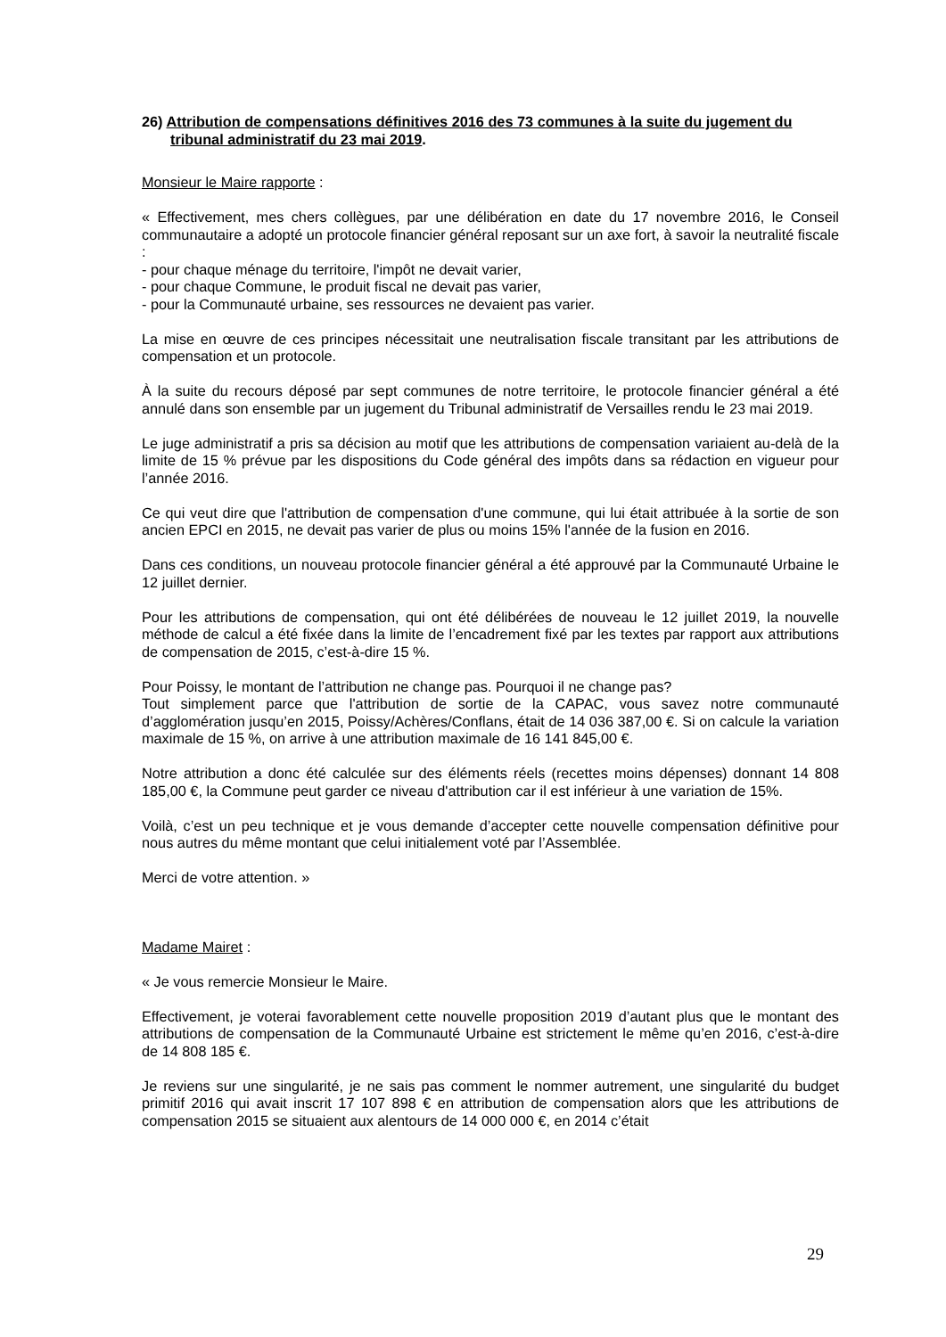26) Attribution de compensations définitives 2016 des 73 communes à la suite du jugement du tribunal administratif du 23 mai 2019.
Monsieur le Maire rapporte :
« Effectivement, mes chers collègues, par une délibération en date du 17 novembre 2016, le Conseil communautaire a adopté un protocole financier général reposant sur un axe fort, à savoir la neutralité fiscale :
- pour chaque ménage du territoire, l'impôt ne devait varier,
- pour chaque Commune, le produit fiscal ne devait pas varier,
- pour la Communauté urbaine, ses ressources ne devaient pas varier.
La mise en œuvre de ces principes nécessitait une neutralisation fiscale transitant par les attributions de compensation et un protocole.
À la suite du recours déposé par sept communes de notre territoire, le protocole financier général a été annulé dans son ensemble par un jugement du Tribunal administratif de Versailles rendu le 23 mai 2019.
Le juge administratif a pris sa décision au motif que les attributions de compensation variaient au-delà de la limite de 15 % prévue par les dispositions du Code général des impôts dans sa rédaction en vigueur pour l’année 2016.
Ce qui veut dire que l'attribution de compensation d'une commune, qui lui était attribuée à la sortie de son ancien EPCI en 2015, ne devait pas varier de plus ou moins 15% l'année de la fusion en 2016.
Dans ces conditions, un nouveau protocole financier général a été approuvé par la Communauté Urbaine le 12 juillet dernier.
Pour les attributions de compensation, qui ont été délibérées de nouveau le 12 juillet 2019, la nouvelle méthode de calcul a été fixée dans la limite de l’encadrement fixé par les textes par rapport aux attributions de compensation de 2015, c’est-à-dire 15 %.
Pour Poissy, le montant de l’attribution ne change pas. Pourquoi il ne change pas?
Tout simplement parce que l'attribution de sortie de la CAPAC, vous savez notre communauté d’agglomération jusqu’en 2015, Poissy/Achères/Conflans, était de 14 036 387,00 €. Si on calcule la variation maximale de 15 %, on arrive à une attribution maximale de 16 141 845,00 €.
Notre attribution a donc été calculée sur des éléments réels (recettes moins dépenses) donnant 14 808 185,00 €, la Commune peut garder ce niveau d'attribution car il est inférieur à une variation de 15%.
Voilà, c’est un peu technique et je vous demande d’accepter cette nouvelle compensation définitive pour nous autres du même montant que celui initialement voté par l’Assemblée.
Merci de votre attention. »
Madame Mairet :
« Je vous remercie Monsieur le Maire.
Effectivement, je voterai favorablement cette nouvelle proposition 2019 d’autant plus que le montant des attributions de compensation de la Communauté Urbaine est strictement le même qu’en 2016, c’est-à-dire de 14 808 185 €.
Je reviens sur une singularité, je ne sais pas comment le nommer autrement, une singularité du budget primitif 2016 qui avait inscrit 17 107 898 € en attribution de compensation alors que les attributions de compensation 2015 se situaient aux alentours de 14 000 000 €, en 2014 c’était
29